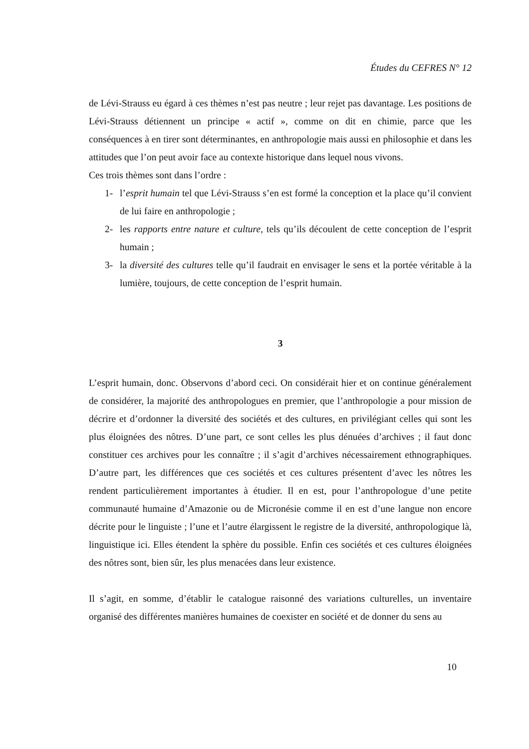Études du CEFRES N° 12
de Lévi-Strauss eu égard à ces thèmes n’est pas neutre ; leur rejet pas davantage. Les positions de Lévi-Strauss détiennent un principe « actif », comme on dit en chimie, parce que les conséquences à en tirer sont déterminantes, en anthropologie mais aussi en philosophie et dans les attitudes que l’on peut avoir face au contexte historique dans lequel nous vivons.
Ces trois thèmes sont dans l’ordre :
1- l’esprit humain tel que Lévi-Strauss s’en est formé la conception et la place qu’il convient de lui faire en anthropologie ;
2- les rapports entre nature et culture, tels qu’ils découlent de cette conception de l’esprit humain ;
3- la diversité des cultures telle qu’il faudrait en envisager le sens et la portée véritable à la lumière, toujours, de cette conception de l’esprit humain.
3
L’esprit humain, donc. Observons d’abord ceci. On considérait hier et on continue généralement de considérer, la majorité des anthropologues en premier, que l’anthropologie a pour mission de décrire et d’ordonner la diversité des sociétés et des cultures, en privilégiant celles qui sont les plus éloignées des nôtres. D’une part, ce sont celles les plus dénuées d’archives ; il faut donc constituer ces archives pour les connaître ; il s’agit d’archives nécessairement ethnographiques. D’autre part, les différences que ces sociétés et ces cultures présentent d’avec les nôtres les rendent particulièrement importantes à étudier. Il en est, pour l’anthropologue d’une petite communauté humaine d’Amazonie ou de Micronésie comme il en est d’une langue non encore décrite pour le linguiste ; l’une et l’autre élargissent le registre de la diversité, anthropologique là, linguistique ici. Elles étendent la sphère du possible. Enfin ces sociétés et ces cultures éloignées des nôtres sont, bien sûr, les plus menacées dans leur existence.
Il s’agit, en somme, d’établir le catalogue raisonné des variations culturelles, un inventaire organisé des différentes manières humaines de coexister en société et de donner du sens au
10